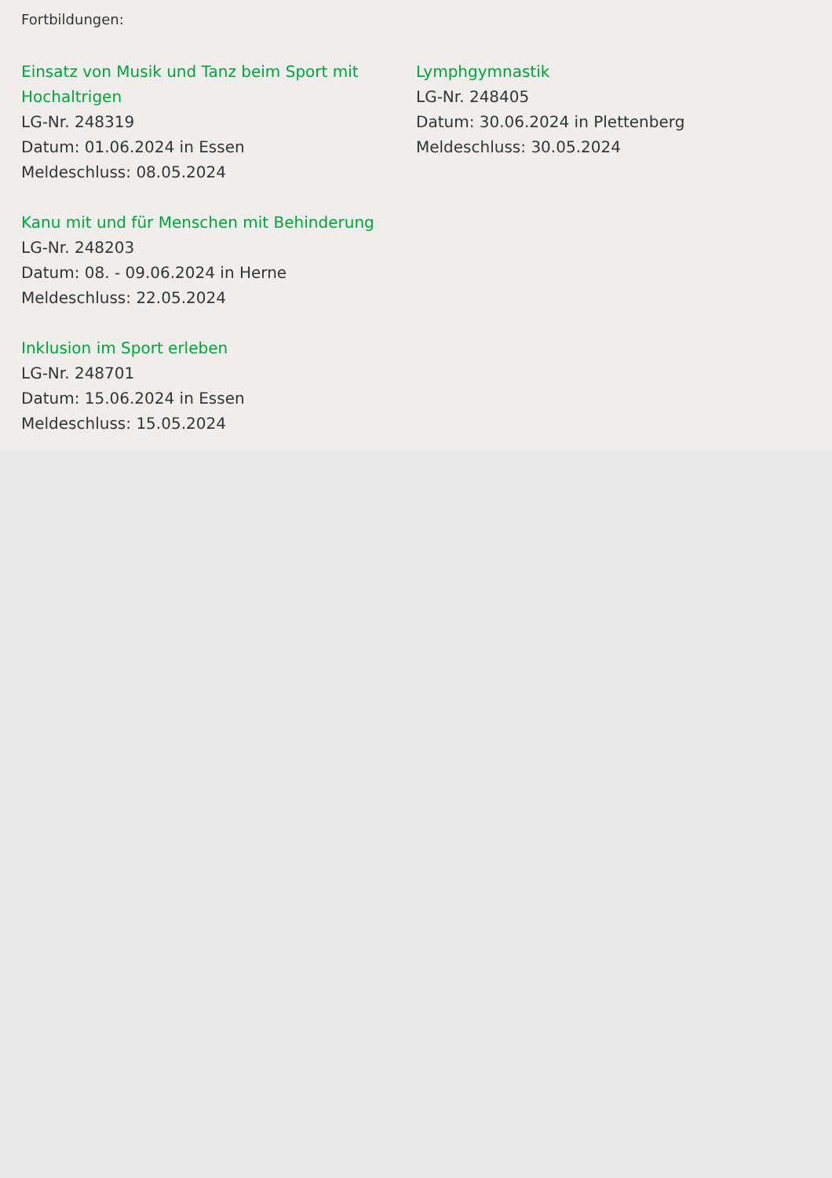Fortbildungen:
Einsatz von Musik und Tanz beim Sport mit Hochaltrigen
LG-Nr. 248319
Datum: 01.06.2024 in Essen
Meldeschluss: 08.05.2024
Kanu mit und für Menschen mit Behinderung
LG-Nr. 248203
Datum: 08. - 09.06.2024 in Herne
Meldeschluss: 22.05.2024
Inklusion im Sport erleben
LG-Nr. 248701
Datum: 15.06.2024 in Essen
Meldeschluss: 15.05.2024
Lymphgymnastik
LG-Nr. 248405
Datum: 30.06.2024 in Plettenberg
Meldeschluss: 30.05.2024